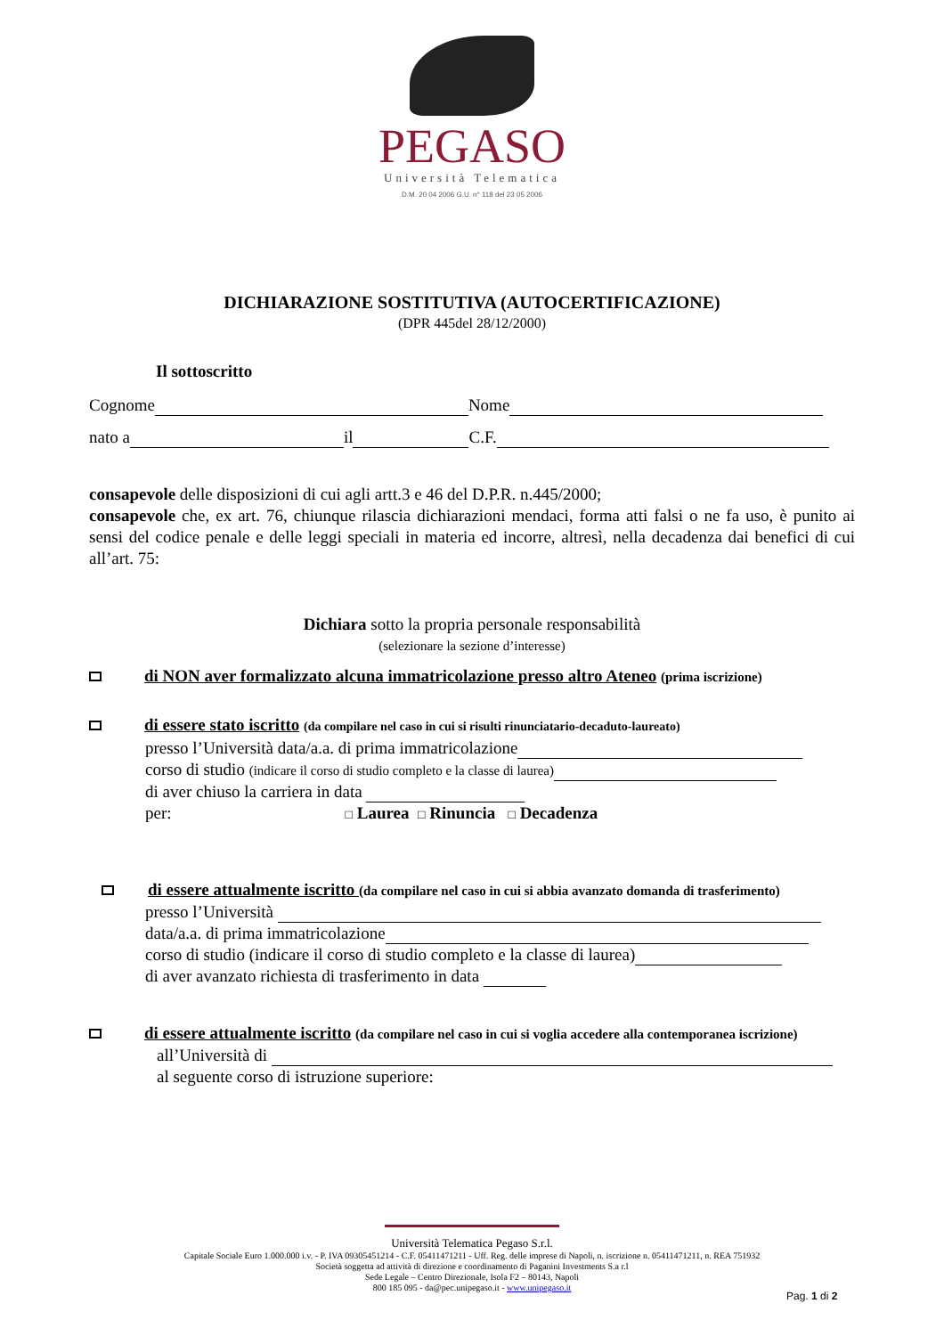PEGASO
Università Telematica
D.M. 20 04 2006 G.U. n° 118 del 23 05 2006
DICHIARAZIONE SOSTITUTIVA (AUTOCERTIFICAZIONE)
(DPR 445del 28/12/2000)
Il sottoscritto
Cognome Nome
nato a il C.F.
consapevole delle disposizioni di cui agli artt.3 e 46 del D.P.R. n.445/2000;
consapevole che, ex art. 76, chiunque rilascia dichiarazioni mendaci, forma atti falsi o ne fa uso, è punito ai sensi del codice penale e delle leggi speciali in materia ed incorre, altresì, nella decadenza dai benefici di cui all’art. 75:
Dichiara sotto la propria personale responsabilità
(selezionare la sezione d’interesse)
di NON aver formalizzato alcuna immatricolazione presso altro Ateneo (prima iscrizione)
di essere stato iscritto (da compilare nel caso in cui si risulti rinunciatario-decaduto-laureato)
presso l’Università data/a.a. di prima immatricolazione
corso di studio (indicare il corso di studio completo e la classe di laurea)
di aver chiuso la carriera in data
per: □ Laurea □ Rinuncia □ Decadenza
di essere attualmente iscritto (da compilare nel caso in cui si abbia avanzato domanda di trasferimento)
presso l’Università
data/a.a. di prima immatricolazione
corso di studio (indicare il corso di studio completo e la classe di laurea)
di aver avanzato richiesta di trasferimento in data
di essere attualmente iscritto (da compilare nel caso in cui si voglia accedere alla contemporanea iscrizione)
all’Università di
al seguente corso di istruzione superiore:
Università Telematica Pegaso S.r.l.
Capitale Sociale Euro 1.000.000 i.v. - P. IVA 09305451214 - C.F. 05411471211 - Uff. Reg. delle imprese di Napoli, n. iscrizione n. 05411471211, n. REA 751932
Società soggetta ad attività di direzione e coordinamento di Paganini Investments S.a r.l
Sede Legale – Centro Direzionale, Isola F2 – 80143, Napoli
800 185 095 - da@pec.unipegaso.it - www.unipegaso.it
Pag. 1 di 2